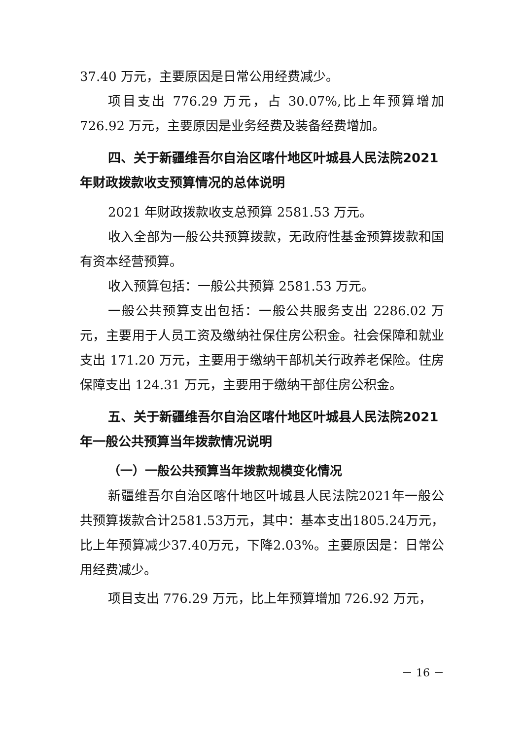37.40 万元，主要原因是日常公用经费减少。
项目支出 776.29 万元，占 30.07%,比上年预算增加 726.92 万元，主要原因是业务经费及装备经费增加。
四、关于新疆维吾尔自治区喀什地区叶城县人民法院2021 年财政拨款收支预算情况的总体说明
2021 年财政拨款收支总预算 2581.53 万元。
收入全部为一般公共预算拨款，无政府性基金预算拨款和国有资本经营预算。
收入预算包括：一般公共预算 2581.53 万元。
一般公共预算支出包括：一般公共服务支出 2286.02 万元，主要用于人员工资及缴纳社保住房公积金。社会保障和就业支出 171.20 万元，主要用于缴纳干部机关行政养老保险。住房保障支出 124.31 万元，主要用于缴纳干部住房公积金。
五、关于新疆维吾尔自治区喀什地区叶城县人民法院2021 年一般公共预算当年拨款情况说明
（一）一般公共预算当年拨款规模变化情况
新疆维吾尔自治区喀什地区叶城县人民法院2021年一般公共预算拨款合计2581.53万元，其中：基本支出1805.24万元，比上年预算减少37.40万元，下降2.03%。主要原因是：日常公用经费减少。
项目支出 776.29 万元，比上年预算增加 726.92 万元，
－ 16 －